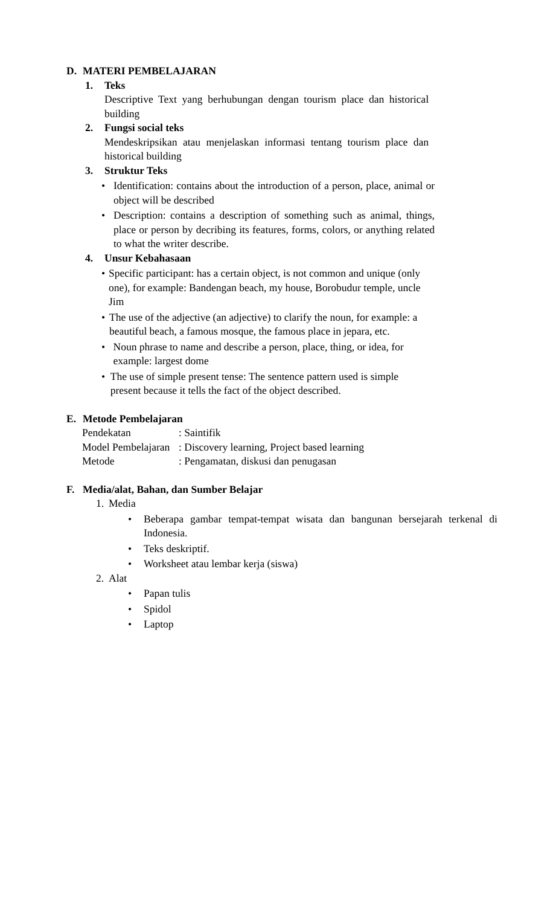D. MATERI PEMBELAJARAN
1. Teks
Descriptive Text yang berhubungan dengan tourism place dan historical building
2. Fungsi social teks
Mendeskripsikan atau menjelaskan informasi tentang tourism place dan historical building
3. Struktur Teks
• Identification: contains about the introduction of a person, place, animal or object will be described
• Description: contains a description of something such as animal, things, place or person by decribing its features, forms, colors, or anything related to what the writer describe.
4. Unsur Kebahasaan
• Specific participant: has a certain object, is not common and unique (only one), for example: Bandengan beach, my house, Borobudur temple, uncle Jim
• The use of the adjective (an adjective) to clarify the noun, for example: a beautiful beach, a famous mosque, the famous place in jepara, etc.
• Noun phrase to name and describe a person, place, thing, or idea, for example: largest dome
• The use of simple present tense: The sentence pattern used is simple present because it tells the fact of the object described.
E. Metode Pembelajaran
Pendekatan: Saintifik
Model Pembelajaran: Discovery learning, Project based learning
Metode: Pengamatan, diskusi dan penugasan
F. Media/alat, Bahan, dan Sumber Belajar
1. Media
• Beberapa gambar tempat-tempat wisata dan bangunan bersejarah terkenal di Indonesia.
• Teks deskriptif.
• Worksheet atau lembar kerja (siswa)
2. Alat
• Papan tulis
• Spidol
• Laptop